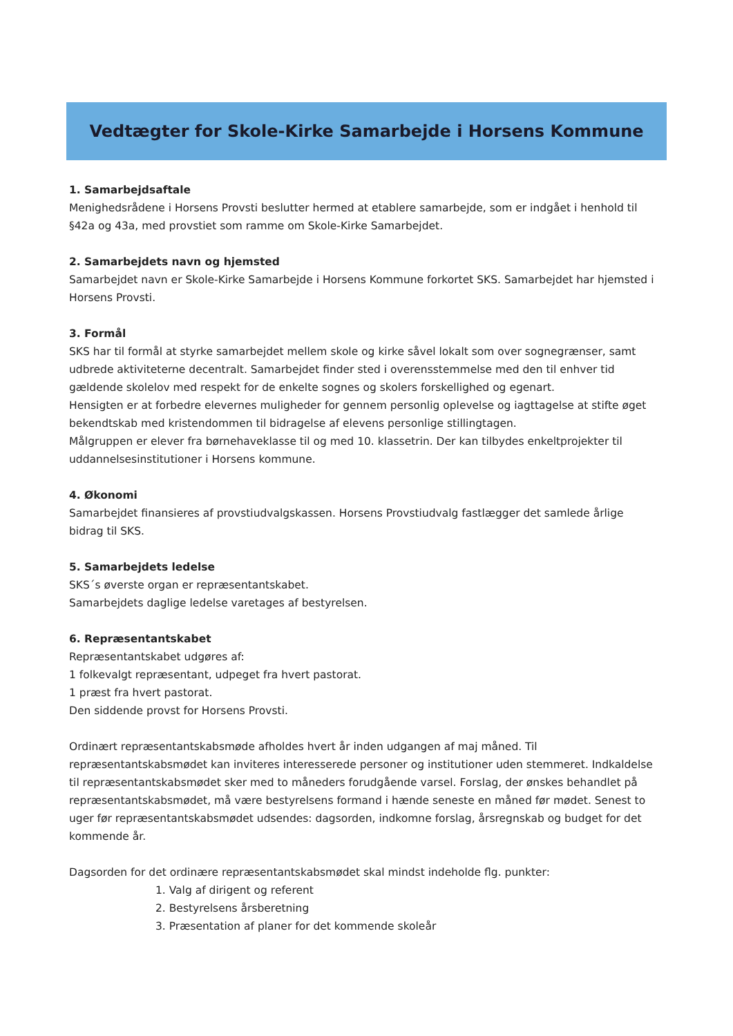Vedtægter for Skole-Kirke Samarbejde i Horsens Kommune
1. Samarbejdsaftale
Menighedsrådene i Horsens Provsti beslutter hermed at etablere samarbejde, som er indgået i henhold til §42a og 43a, med provstiet som ramme om Skole-Kirke Samarbejdet.
2. Samarbejdets navn og hjemsted
Samarbejdet navn er Skole-Kirke Samarbejde i Horsens Kommune forkortet SKS. Samarbejdet har hjemsted i Horsens Provsti.
3. Formål
SKS har til formål at styrke samarbejdet mellem skole og kirke såvel lokalt som over sognegrænser, samt udbrede aktiviteterne decentralt. Samarbejdet finder sted i overensstemmelse med den til enhver tid gældende skolelov med respekt for de enkelte sognes og skolers forskellighed og egenart.
Hensigten er at forbedre elevernes muligheder for gennem personlig oplevelse og iagttagelse at stifte øget bekendtskab med kristendommen til bidragelse af elevens personlige stillingtagen.
Målgruppen er elever fra børnehaveklasse til og med 10. klassetrin. Der kan tilbydes enkeltprojekter til uddannelsesinstitutioner i Horsens kommune.
4. Økonomi
Samarbejdet finansieres af provstiudvalgskassen. Horsens Provstiudvalg fastlægger det samlede årlige bidrag til SKS.
5. Samarbejdets ledelse
SKS´s øverste organ er repræsentantskabet.
Samarbejdets daglige ledelse varetages af bestyrelsen.
6. Repræsentantskabet
Repræsentantskabet udgøres af:
1 folkevalgt repræsentant, udpeget fra hvert pastorat.
1 præst fra hvert pastorat.
Den siddende provst for Horsens Provsti.
Ordinært repræsentantskabsmøde afholdes hvert år inden udgangen af maj måned. Til repræsentantskabsmødet kan inviteres interesserede personer og institutioner uden stemmeret. Indkaldelse til repræsentantskabsmødet sker med to måneders forudgående varsel. Forslag, der ønskes behandlet på repræsentantskabsmødet, må være bestyrelsens formand i hænde seneste en måned før mødet. Senest to uger før repræsentantskabsmødet udsendes: dagsorden, indkomne forslag, årsregnskab og budget for det kommende år.
Dagsorden for det ordinære repræsentantskabsmødet skal mindst indeholde flg. punkter:
1. Valg af dirigent og referent
2. Bestyrelsens årsberetning
3. Præsentation af planer for det kommende skoleår